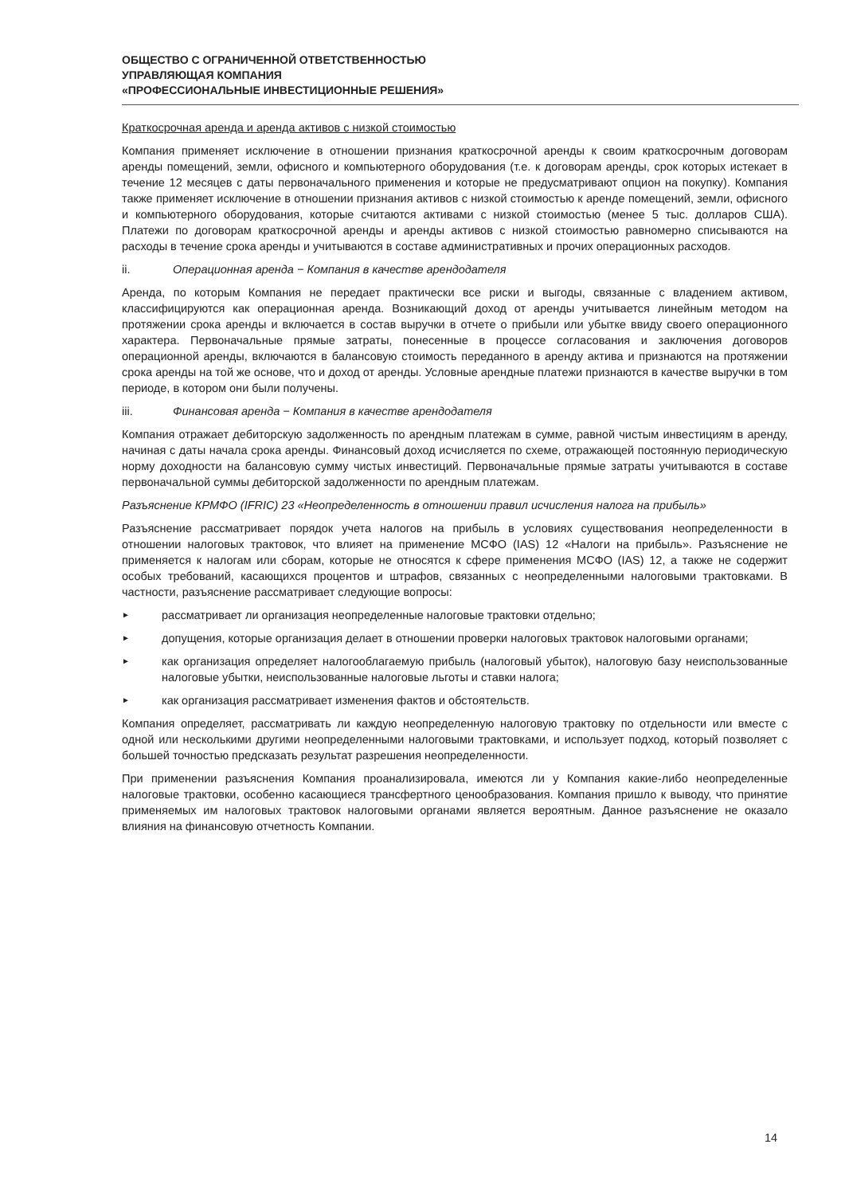ОБЩЕСТВО С ОГРАНИЧЕННОЙ ОТВЕТСТВЕННОСТЬЮ
УПРАВЛЯЮЩАЯ КОМПАНИЯ
«ПРОФЕССИОНАЛЬНЫЕ ИНВЕСТИЦИОННЫЕ РЕШЕНИЯ»
Краткосрочная аренда и аренда активов с низкой стоимостью
Компания применяет исключение в отношении признания краткосрочной аренды к своим краткосрочным договорам аренды помещений, земли, офисного и компьютерного оборудования (т.е. к договорам аренды, срок которых истекает в течение 12 месяцев с даты первоначального применения и которые не предусматривают опцион на покупку). Компания также применяет исключение в отношении признания активов с низкой стоимостью к аренде помещений, земли, офисного и компьютерного оборудования, которые считаются активами с низкой стоимостью (менее 5 тыс. долларов США). Платежи по договорам краткосрочной аренды и аренды активов с низкой стоимостью равномерно списываются на расходы в течение срока аренды и учитываются в составе административных и прочих операционных расходов.
ii. Операционная аренда − Компания в качестве арендодателя
Аренда, по которым Компания не передает практически все риски и выгоды, связанные с владением активом, классифицируются как операционная аренда. Возникающий доход от аренды учитывается линейным методом на протяжении срока аренды и включается в состав выручки в отчете о прибыли или убытке ввиду своего операционного характера. Первоначальные прямые затраты, понесенные в процессе согласования и заключения договоров операционной аренды, включаются в балансовую стоимость переданного в аренду актива и признаются на протяжении срока аренды на той же основе, что и доход от аренды. Условные арендные платежи признаются в качестве выручки в том периоде, в котором они были получены.
iii. Финансовая аренда − Компания в качестве арендодателя
Компания отражает дебиторскую задолженность по арендным платежам в сумме, равной чистым инвестициям в аренду, начиная с даты начала срока аренды. Финансовый доход исчисляется по схеме, отражающей постоянную периодическую норму доходности на балансовую сумму чистых инвестиций. Первоначальные прямые затраты учитываются в составе первоначальной суммы дебиторской задолженности по арендным платежам.
Разъяснение КРМФО (IFRIC) 23 «Неопределенность в отношении правил исчисления налога на прибыль»
Разъяснение рассматривает порядок учета налогов на прибыль в условиях существования неопределенности в отношении налоговых трактовок, что влияет на применение МСФО (IAS) 12 «Налоги на прибыль». Разъяснение не применяется к налогам или сборам, которые не относятся к сфере применения МСФО (IAS) 12, а также не содержит особых требований, касающихся процентов и штрафов, связанных с неопределенными налоговыми трактовками. В частности, разъяснение рассматривает следующие вопросы:
► рассматривает ли организация неопределенные налоговые трактовки отдельно;
► допущения, которые организация делает в отношении проверки налоговых трактовок налоговыми органами;
► как организация определяет налогооблагаемую прибыль (налоговый убыток), налоговую базу неиспользованные налоговые убытки, неиспользованные налоговые льготы и ставки налога;
► как организация рассматривает изменения фактов и обстоятельств.
Компания определяет, рассматривать ли каждую неопределенную налоговую трактовку по отдельности или вместе с одной или несколькими другими неопределенными налоговыми трактовками, и использует подход, который позволяет с большей точностью предсказать результат разрешения неопределенности.
При применении разъяснения Компания проанализировала, имеются ли у Компания какие-либо неопределенные налоговые трактовки, особенно касающиеся трансфертного ценообразования. Компания пришло к выводу, что принятие применяемых им налоговых трактовок налоговыми органами является вероятным. Данное разъяснение не оказало влияния на финансовую отчетность Компании.
14